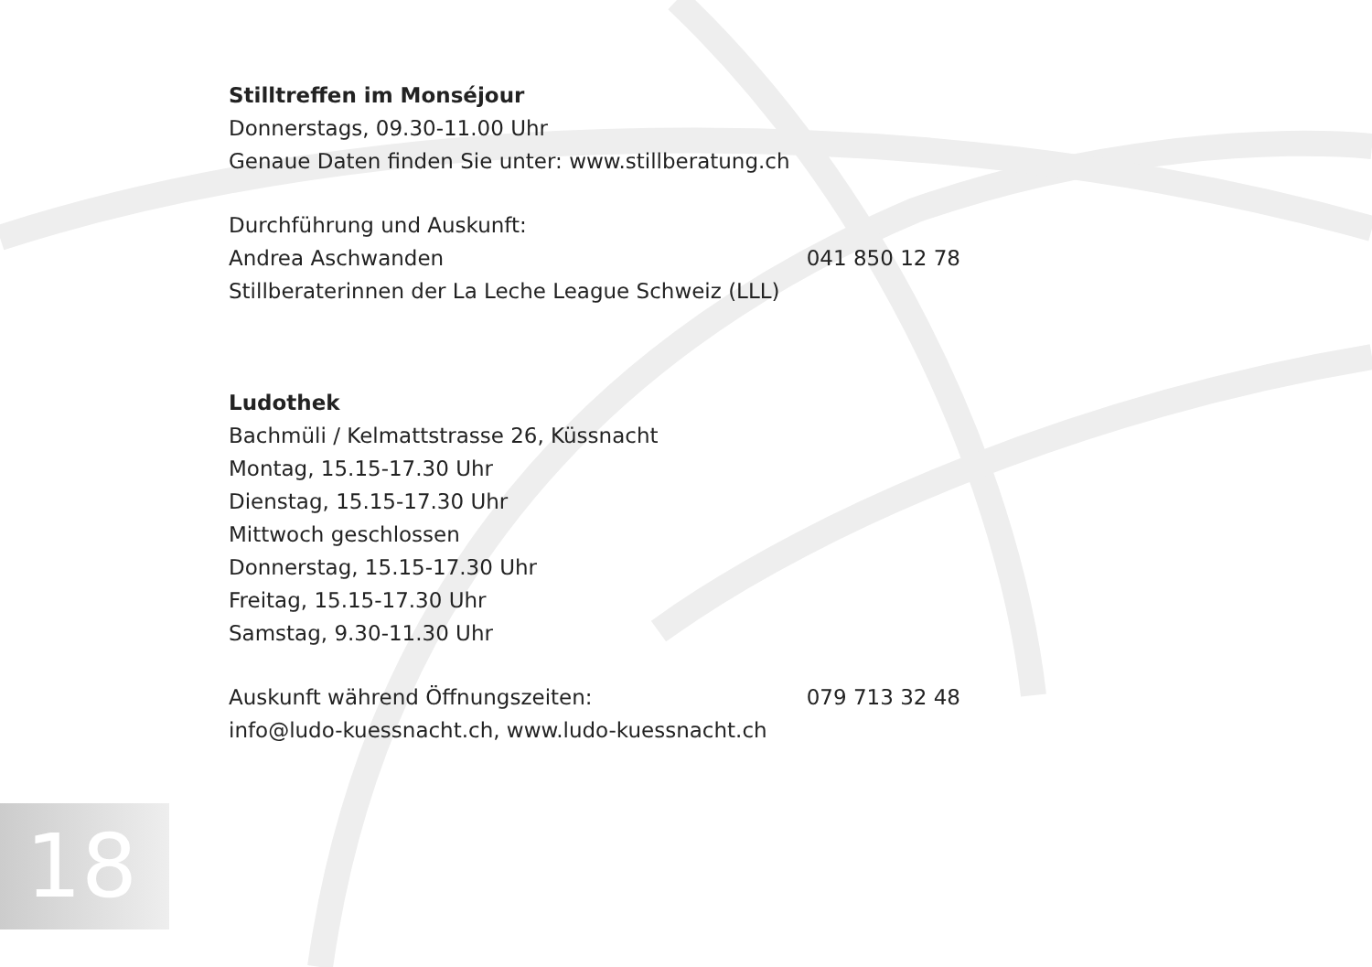Stilltreffen im Monséjour
Donnerstags, 09.30-11.00 Uhr
Genaue Daten finden Sie unter: www.stillberatung.ch
Durchführung und Auskunft:
Andrea Aschwanden 041 850 12 78
Stillberaterinnen der La Leche League Schweiz (LLL)
Ludothek
Bachmüli / Kelmattstrasse 26, Küssnacht
Montag, 15.15-17.30 Uhr
Dienstag, 15.15-17.30 Uhr
Mittwoch geschlossen
Donnerstag, 15.15-17.30 Uhr
Freitag, 15.15-17.30 Uhr
Samstag, 9.30-11.30 Uhr
Auskunft während Öffnungszeiten: 079 713 32 48
info@ludo-kuessnacht.ch, www.ludo-kuessnacht.ch
18